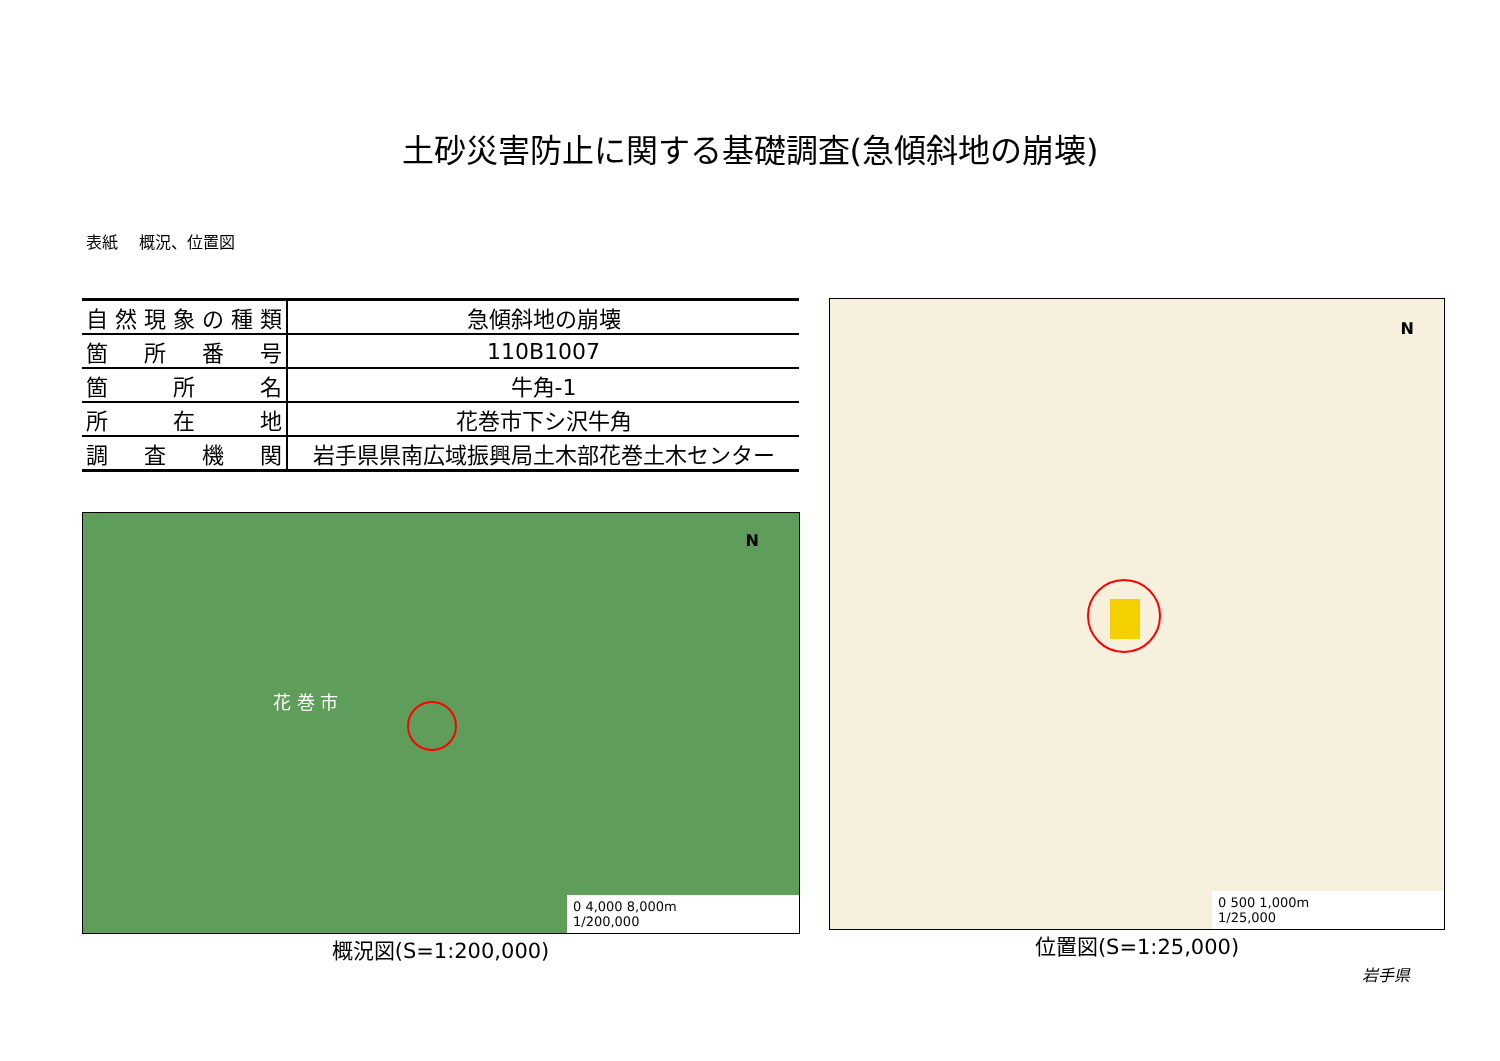土砂災害防止に関する基礎調査(急傾斜地の崩壊)
表紙　 概況、位置図
| 自然現象の種類 | 急傾斜地の崩壊 |
| 箇所番号 | 110B1007 |
| 箇所名 | 牛角-1 |
| 所在地 | 花巻市下シ沢牛角 |
| 調査機関 | 岩手県県南広域振興局土木部花巻土木センター |
花 巻 市
N
0 4,000 8,000m
1/200,000
概況図(S=1:200,000)
N
0 500 1,000m
1/25,000
位置図(S=1:25,000)
岩手県